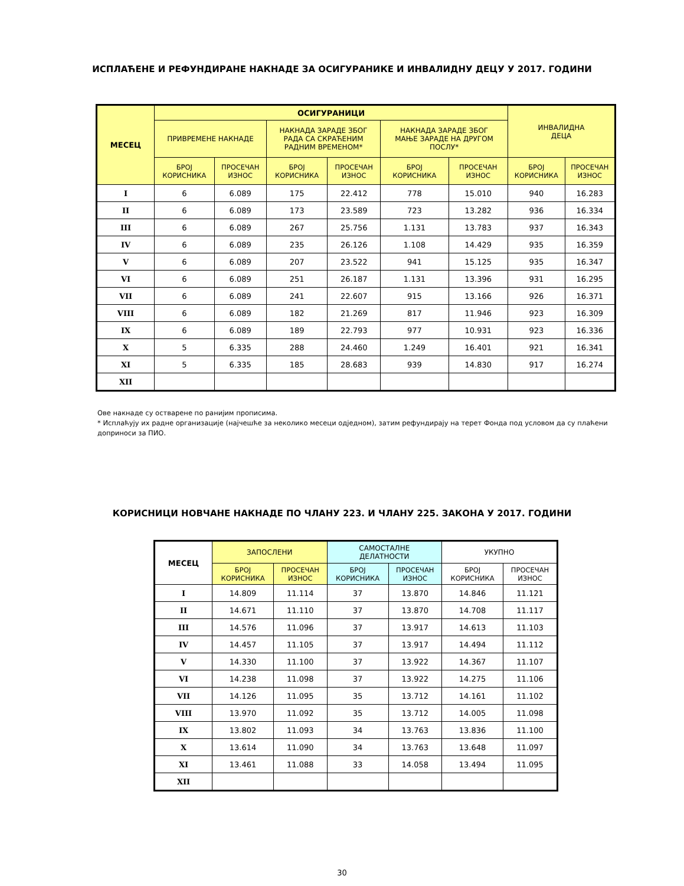ИСПЛАЋЕНЕ И РЕФУНДИРАНЕ НАКНАДЕ ЗА ОСИГУРАНИКЕ И ИНВАЛИДНУ ДЕЦУ У 2017. ГОДИНИ
| МЕСЕЦ | ОСИГУРАНИЦИ | | | | | | ИНВАЛИДНА ДЕЦА | |
| --- | --- | --- | --- | --- | --- | --- | --- | --- |
| | ПРИВРЕМЕНЕ НАКНАДЕ | | НАКНАДА ЗАРАДЕ ЗБОГ РАДА СА СКРАЋЕНИМ РАДНИМ ВРЕМЕНОМ* | | НАКНАДА ЗАРАДЕ ЗБОГ МАЊЕ ЗАРАДЕ НА ДРУГОМ ПОСЛУ* | | | |
| | БРОЈ КОРИСНИКА | ПРОСЕЧАН ИЗНОС | БРОЈ КОРИСНИКА | ПРОСЕЧАН ИЗНОС | БРОЈ КОРИСНИКА | ПРОСЕЧАН ИЗНОС | БРОЈ КОРИСНИКА | ПРОСЕЧАН ИЗНОС |
| I | 6 | 6.089 | 175 | 22.412 | 778 | 15.010 | 940 | 16.283 |
| II | 6 | 6.089 | 173 | 23.589 | 723 | 13.282 | 936 | 16.334 |
| III | 6 | 6.089 | 267 | 25.756 | 1.131 | 13.783 | 937 | 16.343 |
| IV | 6 | 6.089 | 235 | 26.126 | 1.108 | 14.429 | 935 | 16.359 |
| V | 6 | 6.089 | 207 | 23.522 | 941 | 15.125 | 935 | 16.347 |
| VI | 6 | 6.089 | 251 | 26.187 | 1.131 | 13.396 | 931 | 16.295 |
| VII | 6 | 6.089 | 241 | 22.607 | 915 | 13.166 | 926 | 16.371 |
| VIII | 6 | 6.089 | 182 | 21.269 | 817 | 11.946 | 923 | 16.309 |
| IX | 6 | 6.089 | 189 | 22.793 | 977 | 10.931 | 923 | 16.336 |
| X | 5 | 6.335 | 288 | 24.460 | 1.249 | 16.401 | 921 | 16.341 |
| XI | 5 | 6.335 | 185 | 28.683 | 939 | 14.830 | 917 | 16.274 |
| XII | | | | | | | | |
Ове накнаде су остварене по ранијим прописима.
* Исплаћују их радне организације (најчешће за неколико месеци одједном), затим рефундирају на терет Фонда под условом да су плаћени доприноси за ПИО.
КОРИСНИЦИ НОВЧАНЕ НАКНАДЕ ПО ЧЛАНУ 223. И ЧЛАНУ 225. ЗАКОНА У 2017. ГОДИНИ
| МЕСЕЦ | ЗАПОСЛЕНИ | | САМОСТАЛНЕ ДЕЛАТНОСТИ | | УКУПНО | |
| --- | --- | --- | --- | --- | --- | --- |
| | БРОЈ КОРИСНИКА | ПРОСЕЧАН ИЗНОС | БРОЈ КОРИСНИКА | ПРОСЕЧАН ИЗНОС | БРОЈ КОРИСНИКА | ПРОСЕЧАН ИЗНОС |
| I | 14.809 | 11.114 | 37 | 13.870 | 14.846 | 11.121 |
| II | 14.671 | 11.110 | 37 | 13.870 | 14.708 | 11.117 |
| III | 14.576 | 11.096 | 37 | 13.917 | 14.613 | 11.103 |
| IV | 14.457 | 11.105 | 37 | 13.917 | 14.494 | 11.112 |
| V | 14.330 | 11.100 | 37 | 13.922 | 14.367 | 11.107 |
| VI | 14.238 | 11.098 | 37 | 13.922 | 14.275 | 11.106 |
| VII | 14.126 | 11.095 | 35 | 13.712 | 14.161 | 11.102 |
| VIII | 13.970 | 11.092 | 35 | 13.712 | 14.005 | 11.098 |
| IX | 13.802 | 11.093 | 34 | 13.763 | 13.836 | 11.100 |
| X | 13.614 | 11.090 | 34 | 13.763 | 13.648 | 11.097 |
| XI | 13.461 | 11.088 | 33 | 14.058 | 13.494 | 11.095 |
| XII | | | | | | |
30